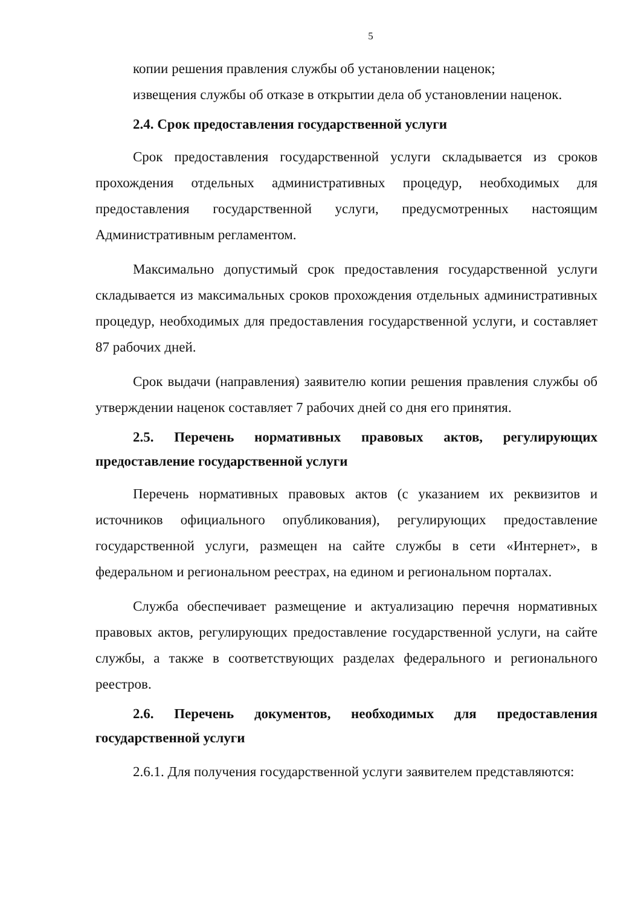5
копии решения правления службы об установлении наценок;
извещения службы об отказе в открытии дела об установлении наценок.
2.4. Срок предоставления государственной услуги
Срок предоставления государственной услуги складывается из сроков прохождения отдельных административных процедур, необходимых для предоставления государственной услуги, предусмотренных настоящим Административным регламентом.
Максимально допустимый срок предоставления государственной услуги складывается из максимальных сроков прохождения отдельных административных процедур, необходимых для предоставления государственной услуги, и составляет 87 рабочих дней.
Срок выдачи (направления) заявителю копии решения правления службы об утверждении наценок составляет 7 рабочих дней со дня его принятия.
2.5. Перечень нормативных правовых актов, регулирующих предоставление государственной услуги
Перечень нормативных правовых актов (с указанием их реквизитов и источников официального опубликования), регулирующих предоставление государственной услуги, размещен на сайте службы в сети «Интернет», в федеральном и региональном реестрах, на едином и региональном порталах.
Служба обеспечивает размещение и актуализацию перечня нормативных правовых актов, регулирующих предоставление государственной услуги, на сайте службы, а также в соответствующих разделах федерального и регионального реестров.
2.6. Перечень документов, необходимых для предоставления государственной услуги
2.6.1. Для получения государственной услуги заявителем представляются: